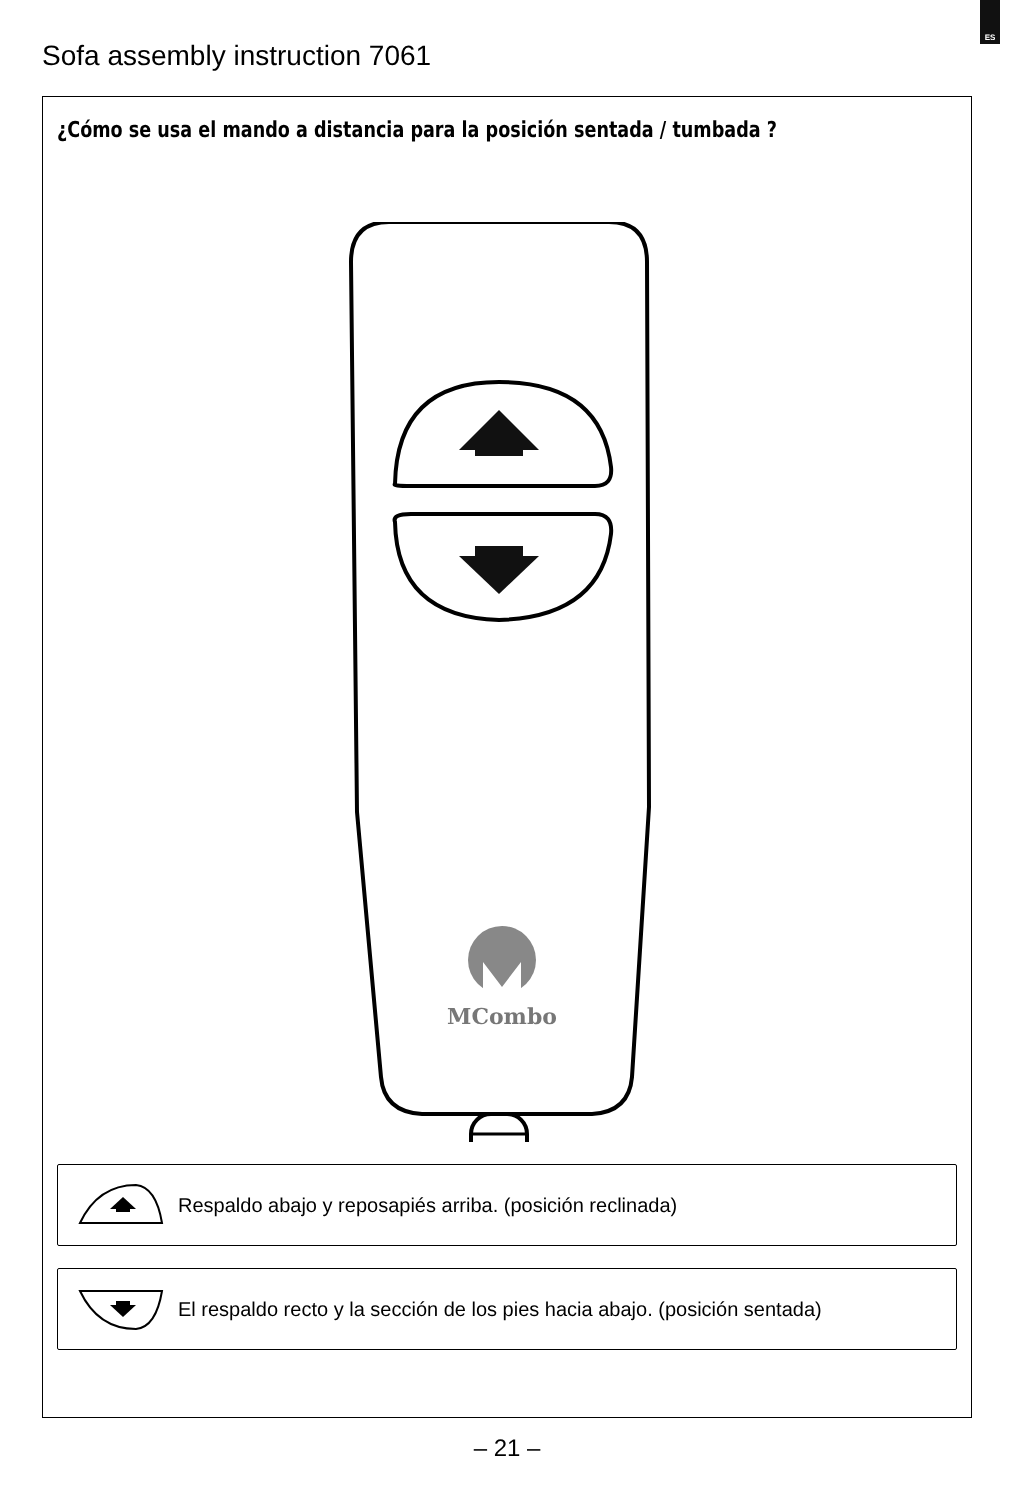ES
Sofa assembly instruction 7061
¿Cómo se usa el mando a distancia para la posición sentada / tumbada ?
MCombo
Respaldo abajo y reposapiés arriba. (posición reclinada)
El respaldo recto y la sección de los pies hacia abajo. (posición sentada)
– 21 –